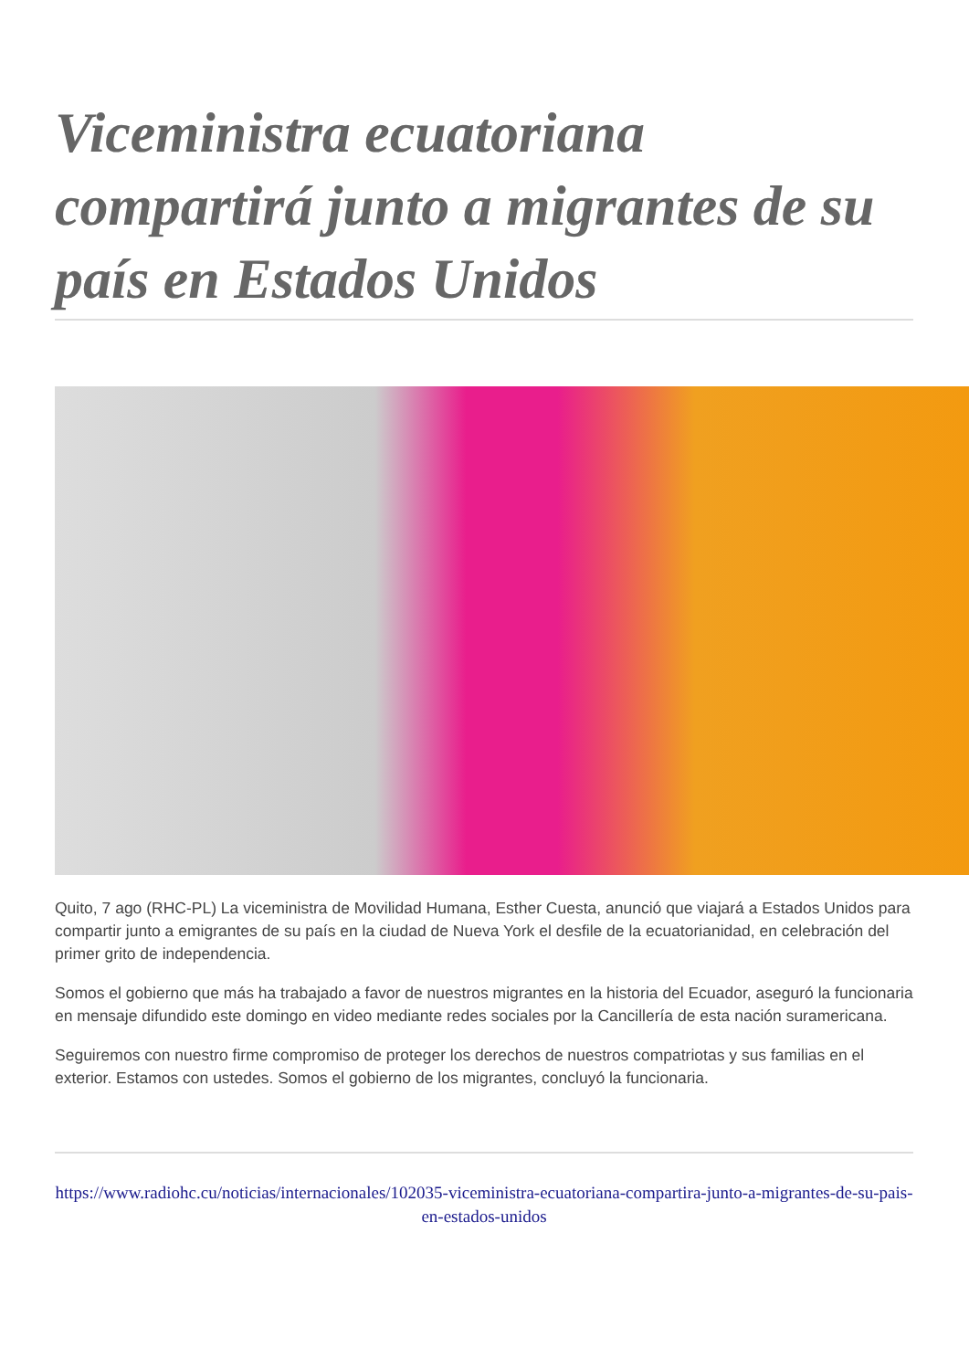Viceministra ecuatoriana compartirá junto a migrantes de su país en Estados Unidos
Quito, 7 ago (RHC-PL) La viceministra de Movilidad Humana, Esther Cuesta, anunció que viajará a Estados Unidos para compartir junto a emigrantes de su país en la ciudad de Nueva York el desfile de la ecuatorianidad, en celebración del primer grito de independencia.
Somos el gobierno que más ha trabajado a favor de nuestros migrantes en la historia del Ecuador, aseguró la funcionaria en mensaje difundido este domingo en video mediante redes sociales por la Cancillería de esta nación suramericana.
Seguiremos con nuestro firme compromiso de proteger los derechos de nuestros compatriotas y sus familias en el exterior. Estamos con ustedes. Somos el gobierno de los migrantes, concluyó la funcionaria.
https://www.radiohc.cu/noticias/internacionales/102035-viceministra-ecuatoriana-compartira-junto-a-migrantes-de-su-pais-en-estados-unidos